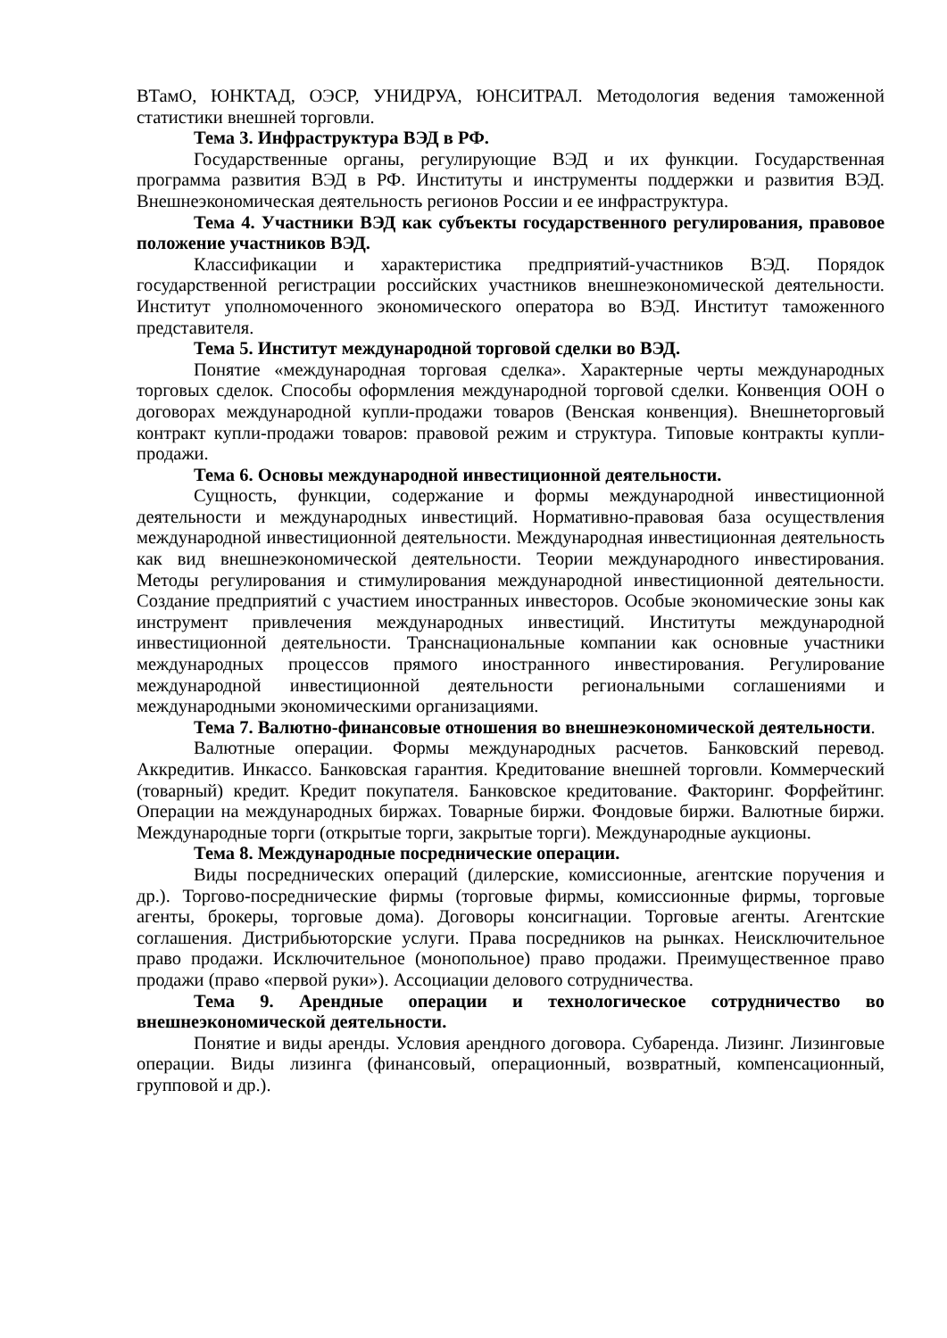ВТамО, ЮНКТАД, ОЭСР, УНИДРУА, ЮНСИТРАЛ. Методология ведения таможенной статистики внешней торговли.
Тема 3. Инфраструктура ВЭД в РФ.
Государственные органы, регулирующие ВЭД и их функции. Государственная программа развития ВЭД в РФ. Институты и инструменты поддержки и развития ВЭД. Внешнеэкономическая деятельность регионов России и ее инфраструктура.
Тема 4. Участники ВЭД как субъекты государственного регулирования, правовое положение участников ВЭД.
Классификации и характеристика предприятий-участников ВЭД. Порядок государственной регистрации российских участников внешнеэкономической деятельности. Институт уполномоченного экономического оператора во ВЭД. Институт таможенного представителя.
Тема 5. Институт международной торговой сделки во ВЭД.
Понятие «международная торговая сделка». Характерные черты международных торговых сделок. Способы оформления международной торговой сделки. Конвенция ООН о договорах международной купли-продажи товаров (Венская конвенция). Внешнеторговый контракт купли-продажи товаров: правовой режим и структура. Типовые контракты купли-продажи.
Тема 6. Основы международной инвестиционной деятельности.
Сущность, функции, содержание и формы международной инвестиционной деятельности и международных инвестиций. Нормативно-правовая база осуществления международной инвестиционной деятельности. Международная инвестиционная деятельность как вид внешнеэкономической деятельности. Теории международного инвестирования. Методы регулирования и стимулирования международной инвестиционной деятельности. Создание предприятий с участием иностранных инвесторов. Особые экономические зоны как инструмент привлечения международных инвестиций. Институты международной инвестиционной деятельности. Транснациональные компании как основные участники международных процессов прямого иностранного инвестирования. Регулирование международной инвестиционной деятельности региональными соглашениями и международными экономическими организациями.
Тема 7. Валютно-финансовые отношения во внешнеэкономической деятельности.
Валютные операции. Формы международных расчетов. Банковский перевод. Аккредитив. Инкассо. Банковская гарантия. Кредитование внешней торговли. Коммерческий (товарный) кредит. Кредит покупателя. Банковское кредитование. Факторинг. Форфейтинг. Операции на международных биржах. Товарные биржи. Фондовые биржи. Валютные биржи. Международные торги (открытые торги, закрытые торги). Международные аукционы.
Тема 8. Международные посреднические операции.
Виды посреднических операций (дилерские, комиссионные, агентские поручения и др.). Торгово-посреднические фирмы (торговые фирмы, комиссионные фирмы, торговые агенты, брокеры, торговые дома). Договоры консигнации. Торговые агенты. Агентские соглашения. Дистрибьюторские услуги. Права посредников на рынках. Неисключительное право продажи. Исключительное (монопольное) право продажи. Преимущественное право продажи (право «первой руки»). Ассоциации делового сотрудничества.
Тема 9. Арендные операции и технологическое сотрудничество во внешнеэкономической деятельности.
Понятие и виды аренды. Условия арендного договора. Субаренда. Лизинг. Лизинговые операции. Виды лизинга (финансовый, операционный, возвратный, компенсационный, групповой и др.).